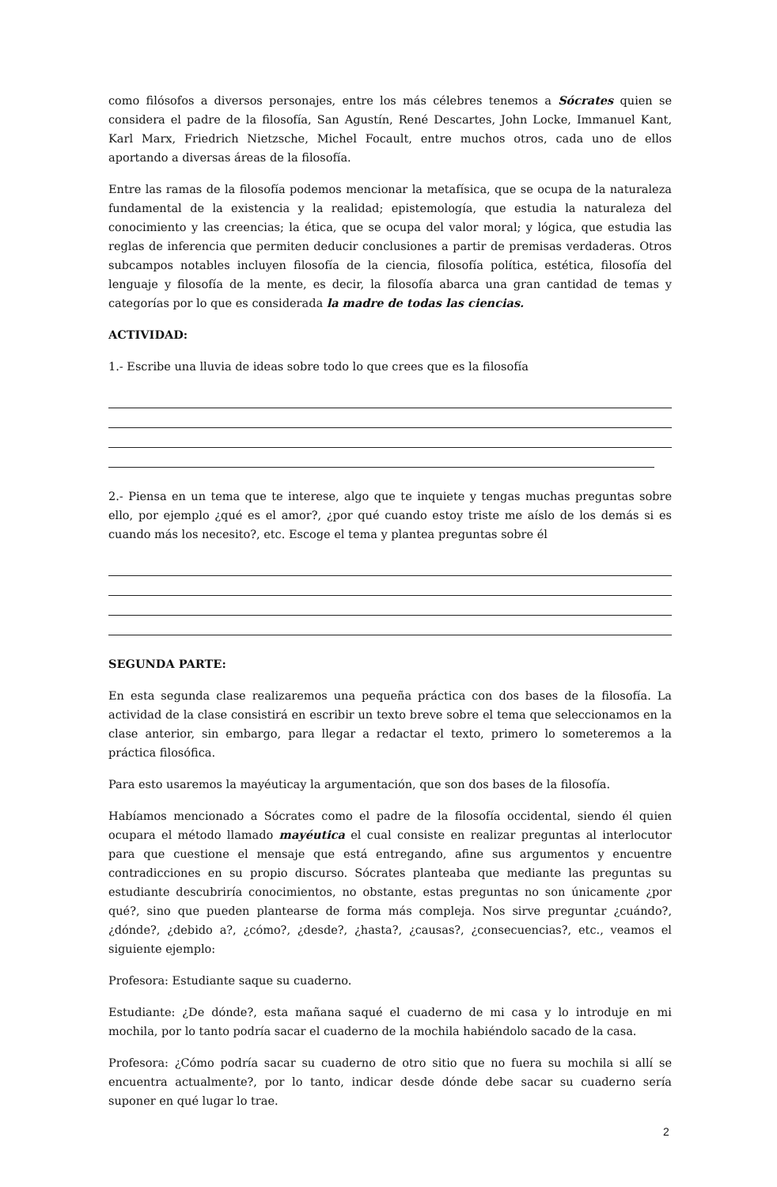como filósofos a diversos personajes, entre los más célebres tenemos a Sócrates quien se considera el padre de la filosofía, San Agustín, René Descartes, John Locke, Immanuel Kant, Karl Marx, Friedrich Nietzsche, Michel Focault, entre muchos otros, cada uno de ellos aportando a diversas áreas de la filosofía.
Entre las ramas de la filosofía podemos mencionar la metafísica, que se ocupa de la naturaleza fundamental de la existencia y la realidad; epistemología, que estudia la naturaleza del conocimiento y las creencias; la ética, que se ocupa del valor moral; y lógica, que estudia las reglas de inferencia que permiten deducir conclusiones a partir de premisas verdaderas. Otros subcampos notables incluyen filosofía de la ciencia, filosofía política, estética, filosofía del lenguaje y filosofía de la mente, es decir, la filosofía abarca una gran cantidad de temas y categorías por lo que es considerada la madre de todas las ciencias.
ACTIVIDAD:
1.- Escribe una lluvia de ideas sobre todo lo que crees que es la filosofía
2.- Piensa en un tema que te interese, algo que te inquiete y tengas muchas preguntas sobre ello, por ejemplo ¿qué es el amor?, ¿por qué cuando estoy triste me aíslo de los demás si es cuando más los necesito?, etc. Escoge el tema y plantea preguntas sobre él
SEGUNDA PARTE:
En esta segunda clase realizaremos una pequeña práctica con dos bases de la filosofía. La actividad de la clase consistirá en escribir un texto breve sobre el tema que seleccionamos en la clase anterior, sin embargo, para llegar a redactar el texto, primero lo someteremos a la práctica filosófica.
Para esto usaremos la mayéuticay la argumentación, que son dos bases de la filosofía.
Habíamos mencionado a Sócrates como el padre de la filosofía occidental, siendo él quien ocupara el método llamado mayéutica el cual consiste en realizar preguntas al interlocutor para que cuestione el mensaje que está entregando, afine sus argumentos y encuentre contradicciones en su propio discurso. Sócrates planteaba que mediante las preguntas su estudiante descubriría conocimientos, no obstante, estas preguntas no son únicamente ¿por qué?, sino que pueden plantearse de forma más compleja. Nos sirve preguntar ¿cuándo?, ¿dónde?, ¿debido a?, ¿cómo?, ¿desde?, ¿hasta?, ¿causas?, ¿consecuencias?, etc., veamos el siguiente ejemplo:
Profesora: Estudiante saque su cuaderno.
Estudiante: ¿De dónde?, esta mañana saqué el cuaderno de mi casa y lo introduje en mi mochila, por lo tanto podría sacar el cuaderno de la mochila habiéndolo sacado de la casa.
Profesora: ¿Cómo podría sacar su cuaderno de otro sitio que no fuera su mochila si allí se encuentra actualmente?, por lo tanto, indicar desde dónde debe sacar su cuaderno sería suponer en qué lugar lo trae.
2